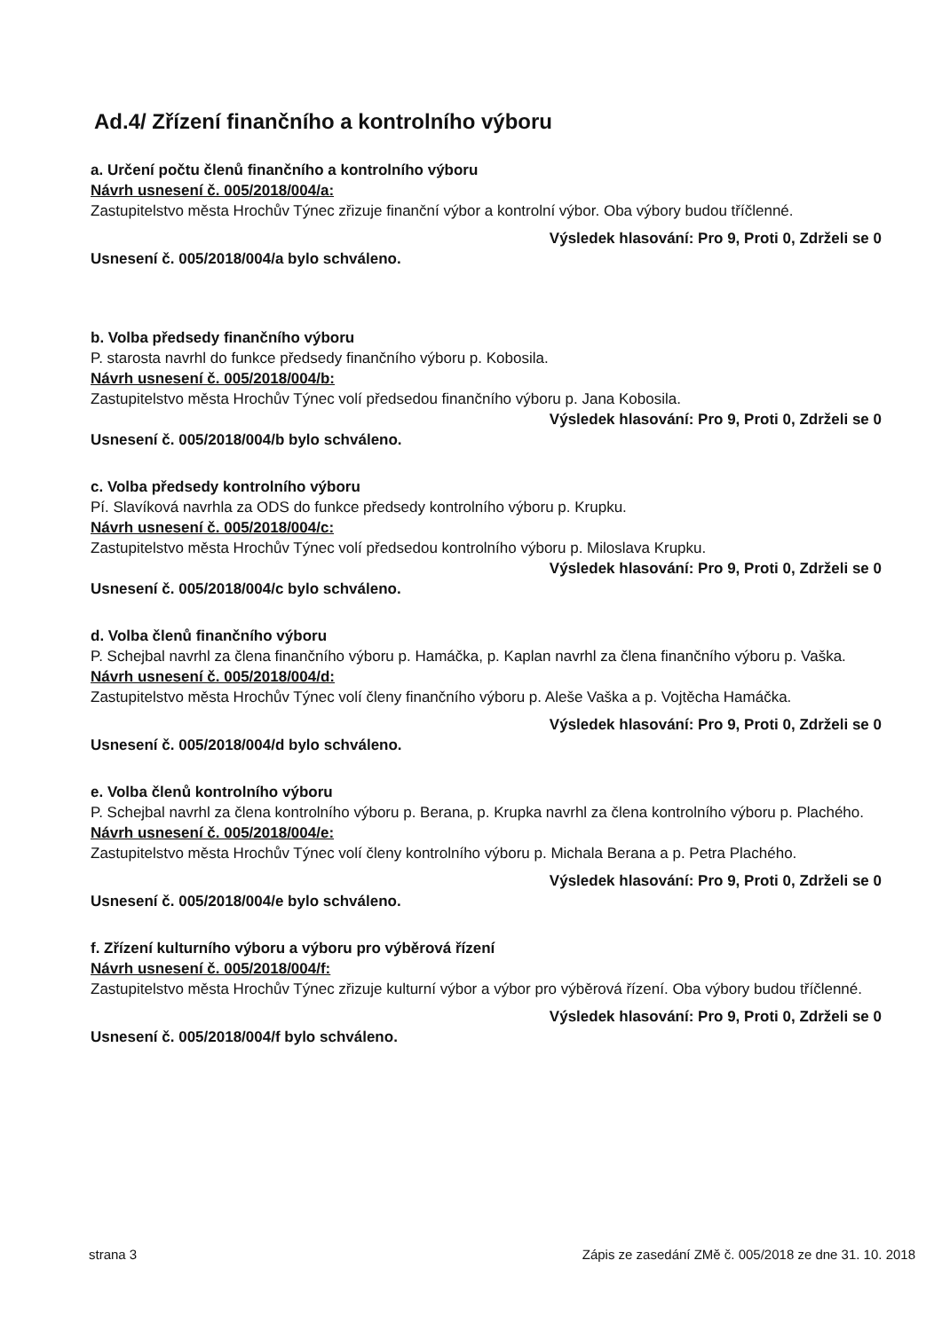Ad.4/ Zřízení finančního a kontrolního výboru
a. Určení počtu členů finančního a kontrolního výboru
Návrh usnesení č. 005/2018/004/a:
Zastupitelstvo města Hrochův Týnec zřizuje finanční výbor a kontrolní výbor. Oba výbory budou tříčlenné.
Výsledek hlasování: Pro 9, Proti 0, Zdrželi se 0
Usnesení č. 005/2018/004/a bylo schváleno.
b. Volba předsedy finančního výboru
P. starosta navrhl do funkce předsedy finančního výboru p. Kobosila.
Návrh usnesení č. 005/2018/004/b:
Zastupitelstvo města Hrochův Týnec volí předsedou finančního výboru p. Jana Kobosila.
Výsledek hlasování: Pro 9, Proti 0, Zdrželi se 0
Usnesení č. 005/2018/004/b bylo schváleno.
c. Volba předsedy kontrolního výboru
Pí. Slavíková navrhla za ODS do funkce předsedy kontrolního výboru p. Krupku.
Návrh usnesení č. 005/2018/004/c:
Zastupitelstvo města Hrochův Týnec volí předsedou kontrolního výboru p. Miloslava Krupku.
Výsledek hlasování: Pro 9, Proti 0, Zdrželi se 0
Usnesení č. 005/2018/004/c bylo schváleno.
d. Volba členů finančního výboru
P. Schejbal navrhl za člena finančního výboru p. Hamáčka, p. Kaplan navrhl za člena finančního výboru p. Vaška.
Návrh usnesení č. 005/2018/004/d:
Zastupitelstvo města Hrochův Týnec volí členy finančního výboru p. Aleše Vaška a p. Vojtěcha Hamáčka.
Výsledek hlasování: Pro 9, Proti 0, Zdrželi se 0
Usnesení č. 005/2018/004/d bylo schváleno.
e. Volba členů kontrolního výboru
P. Schejbal navrhl za člena kontrolního výboru p. Berana, p. Krupka navrhl za člena kontrolního výboru p. Plachého.
Návrh usnesení č. 005/2018/004/e:
Zastupitelstvo města Hrochův Týnec volí členy kontrolního výboru p. Michala Berana a p. Petra Plachého.
Výsledek hlasování: Pro 9, Proti 0, Zdrželi se 0
Usnesení č. 005/2018/004/e bylo schváleno.
f. Zřízení kulturního výboru a výboru pro výběrová řízení
Návrh usnesení č. 005/2018/004/f:
Zastupitelstvo města Hrochův Týnec zřizuje kulturní výbor a výbor pro výběrová řízení. Oba výbory budou tříčlenné.
Výsledek hlasování: Pro 9, Proti 0, Zdrželi se 0
Usnesení č. 005/2018/004/f bylo schváleno.
strana 3 Zápis ze zasedání ZMě č. 005/2018 ze dne 31. 10. 2018